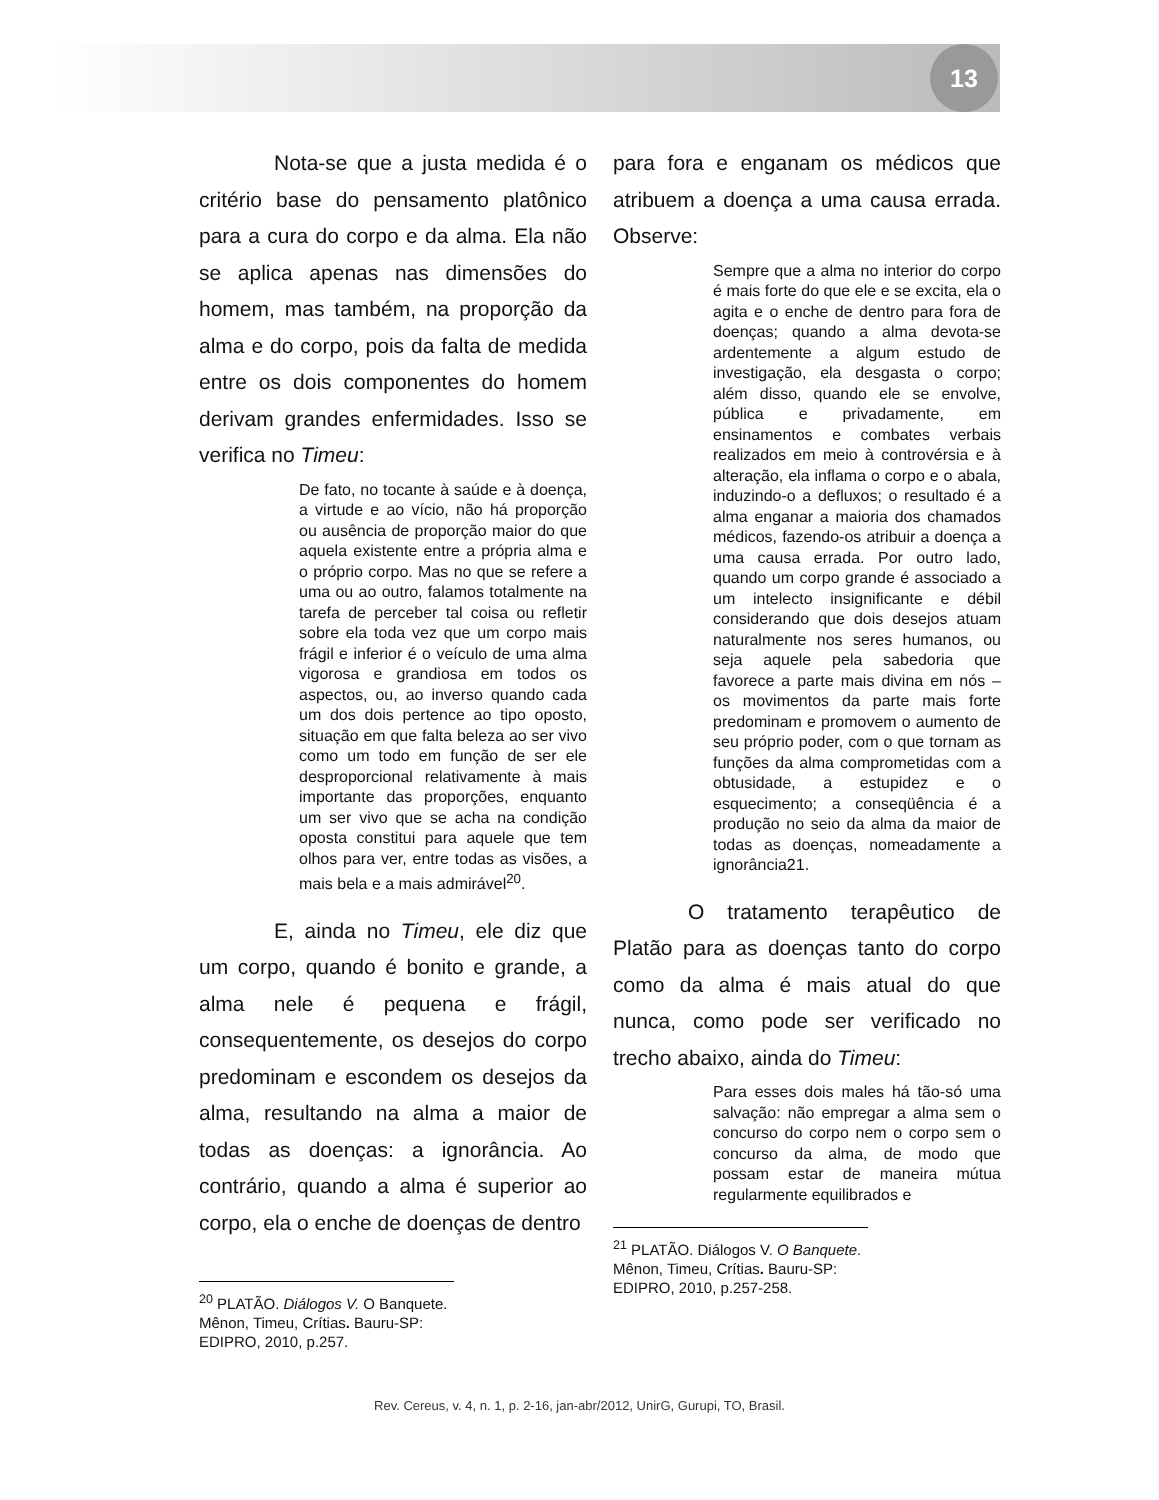13
Nota-se que a justa medida é o critério base do pensamento platônico para a cura do corpo e da alma. Ela não se aplica apenas nas dimensões do homem, mas também, na proporção da alma e do corpo, pois da falta de medida entre os dois componentes do homem derivam grandes enfermidades. Isso se verifica no Timeu:
De fato, no tocante à saúde e à doença, a virtude e ao vício, não há proporção ou ausência de proporção maior do que aquela existente entre a própria alma e o próprio corpo. Mas no que se refere a uma ou ao outro, falamos totalmente na tarefa de perceber tal coisa ou refletir sobre ela toda vez que um corpo mais frágil e inferior é o veículo de uma alma vigorosa e grandiosa em todos os aspectos, ou, ao inverso quando cada um dos dois pertence ao tipo oposto, situação em que falta beleza ao ser vivo como um todo em função de ser ele desproporcional relativamente à mais importante das proporções, enquanto um ser vivo que se acha na condição oposta constitui para aquele que tem olhos para ver, entre todas as visões, a mais bela e a mais admirável<sup>20</sup>.
E, ainda no Timeu, ele diz que um corpo, quando é bonito e grande, a alma nele é pequena e frágil, consequentemente, os desejos do corpo predominam e escondem os desejos da alma, resultando na alma a maior de todas as doenças: a ignorância. Ao contrário, quando a alma é superior ao corpo, ela o enche de doenças de dentro
<sup>20</sup> PLATÃO. Diálogos V. O Banquete. Mênon, Timeu, Crítias. Bauru-SP: EDIPRO, 2010, p.257.
para fora e enganam os médicos que atribuem a doença a uma causa errada. Observe:
Sempre que a alma no interior do corpo é mais forte do que ele e se excita, ela o agita e o enche de dentro para fora de doenças; quando a alma devota-se ardentemente a algum estudo de investigação, ela desgasta o corpo; além disso, quando ele se envolve, pública e privadamente, em ensinamentos e combates verbais realizados em meio à controvérsia e à alteração, ela inflama o corpo e o abala, induzindo-o a defluxos; o resultado é a alma enganar a maioria dos chamados médicos, fazendo-os atribuir a doença a uma causa errada. Por outro lado, quando um corpo grande é associado a um intelecto insignificante e débil considerando que dois desejos atuam naturalmente nos seres humanos, ou seja aquele pela sabedoria que favorece a parte mais divina em nós – os movimentos da parte mais forte predominam e promovem o aumento de seu próprio poder, com o que tornam as funções da alma comprometidas com a obtusidade, a estupidez e o esquecimento; a conseqüência é a produção no seio da alma da maior de todas as doenças, nomeadamente a ignorância21.
O tratamento terapêutico de Platão para as doenças tanto do corpo como da alma é mais atual do que nunca, como pode ser verificado no trecho abaixo, ainda do Timeu:
Para esses dois males há tão-só uma salvação: não empregar a alma sem o concurso do corpo nem o corpo sem o concurso da alma, de modo que possam estar de maneira mútua regularmente equilibrados e
<sup>21</sup> PLATÃO. Diálogos V. O Banquete. Mênon, Timeu, Crítias. Bauru-SP: EDIPRO, 2010, p.257-258.
Rev. Cereus, v. 4, n. 1, p. 2-16, jan-abr/2012, UnirG, Gurupi, TO, Brasil.